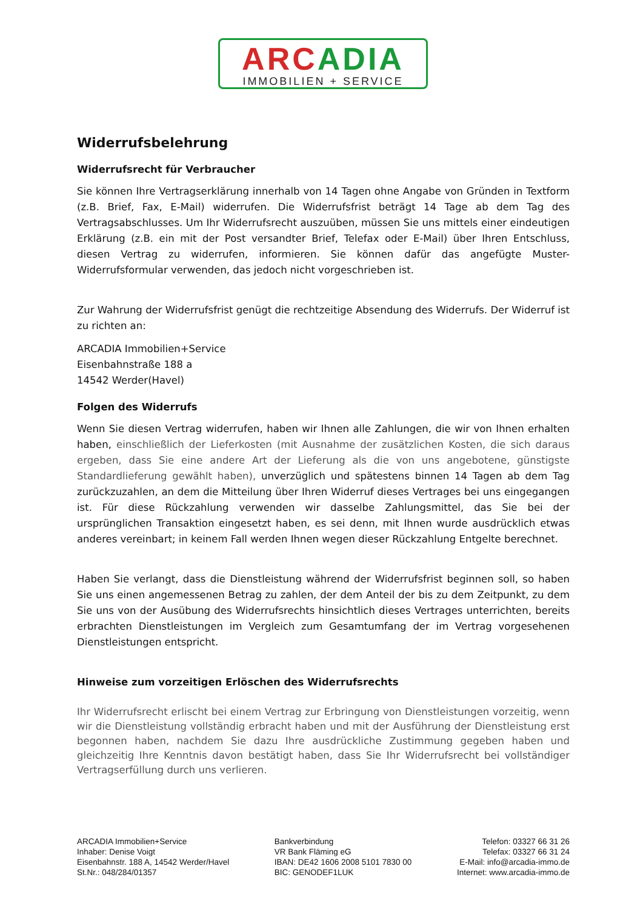ARC ADIA
IMMOBILIEN + SERVICE
Widerrufsbelehrung
Widerrufsrecht für Verbraucher
Sie können Ihre Vertragserklärung innerhalb von 14 Tagen ohne Angabe von Gründen in Textform (z.B. Brief, Fax, E-Mail) widerrufen. Die Widerrufsfrist beträgt 14 Tage ab dem Tag des Vertragsabschlusses. Um Ihr Widerrufsrecht auszuüben, müssen Sie uns mittels einer eindeutigen Erklärung (z.B. ein mit der Post versandter Brief, Telefax oder E-Mail) über Ihren Entschluss, diesen Vertrag zu widerrufen, informieren. Sie können dafür das angefügte Muster-Widerrufsformular verwenden, das jedoch nicht vorgeschrieben ist.
Zur Wahrung der Widerrufsfrist genügt die rechtzeitige Absendung des Widerrufs. Der Widerruf ist zu richten an:
ARCADIA Immobilien+Service
Eisenbahnstraße 188 a
14542 Werder(Havel)
Folgen des Widerrufs
Wenn Sie diesen Vertrag widerrufen, haben wir Ihnen alle Zahlungen, die wir von Ihnen erhalten haben, einschließlich der Lieferkosten (mit Ausnahme der zusätzlichen Kosten, die sich daraus ergeben, dass Sie eine andere Art der Lieferung als die von uns angebotene, günstigste Standardlieferung gewählt haben), unverzüglich und spätestens binnen 14 Tagen ab dem Tag zurückzuzahlen, an dem die Mitteilung über Ihren Widerruf dieses Vertrages bei uns eingegangen ist. Für diese Rückzahlung verwenden wir dasselbe Zahlungsmittel, das Sie bei der ursprünglichen Transaktion eingesetzt haben, es sei denn, mit Ihnen wurde ausdrücklich etwas anderes vereinbart; in keinem Fall werden Ihnen wegen dieser Rückzahlung Entgelte berechnet.
Haben Sie verlangt, dass die Dienstleistung während der Widerrufsfrist beginnen soll, so haben Sie uns einen angemessenen Betrag zu zahlen, der dem Anteil der bis zu dem Zeitpunkt, zu dem Sie uns von der Ausübung des Widerrufsrechts hinsichtlich dieses Vertrages unterrichten, bereits erbrachten Dienstleistungen im Vergleich zum Gesamtumfang der im Vertrag vorgesehenen Dienstleistungen entspricht.
Hinweise zum vorzeitigen Erlöschen des Widerrufsrechts
Ihr Widerrufsrecht erlischt bei einem Vertrag zur Erbringung von Dienstleistungen vorzeitig, wenn wir die Dienstleistung vollständig erbracht haben und mit der Ausführung der Dienstleistung erst begonnen haben, nachdem Sie dazu Ihre ausdrückliche Zustimmung gegeben haben und gleichzeitig Ihre Kenntnis davon bestätigt haben, dass Sie Ihr Widerrufsrecht bei vollständiger Vertragserfüllung durch uns verlieren.
ARCADIA Immobilien+Service
Inhaber: Denise Voigt
Eisenbahnstr. 188 A, 14542 Werder/Havel
St.Nr.: 048/284/01357
Bankverbindung
VR Bank Fläming eG
IBAN: DE42 1606 2008 5101 7830 00
BIC: GENODEF1LUK
Telefon: 03327 66 31 26
Telefax: 03327 66 31 24
E-Mail: info@arcadia-immo.de
Internet: www.arcadia-immo.de